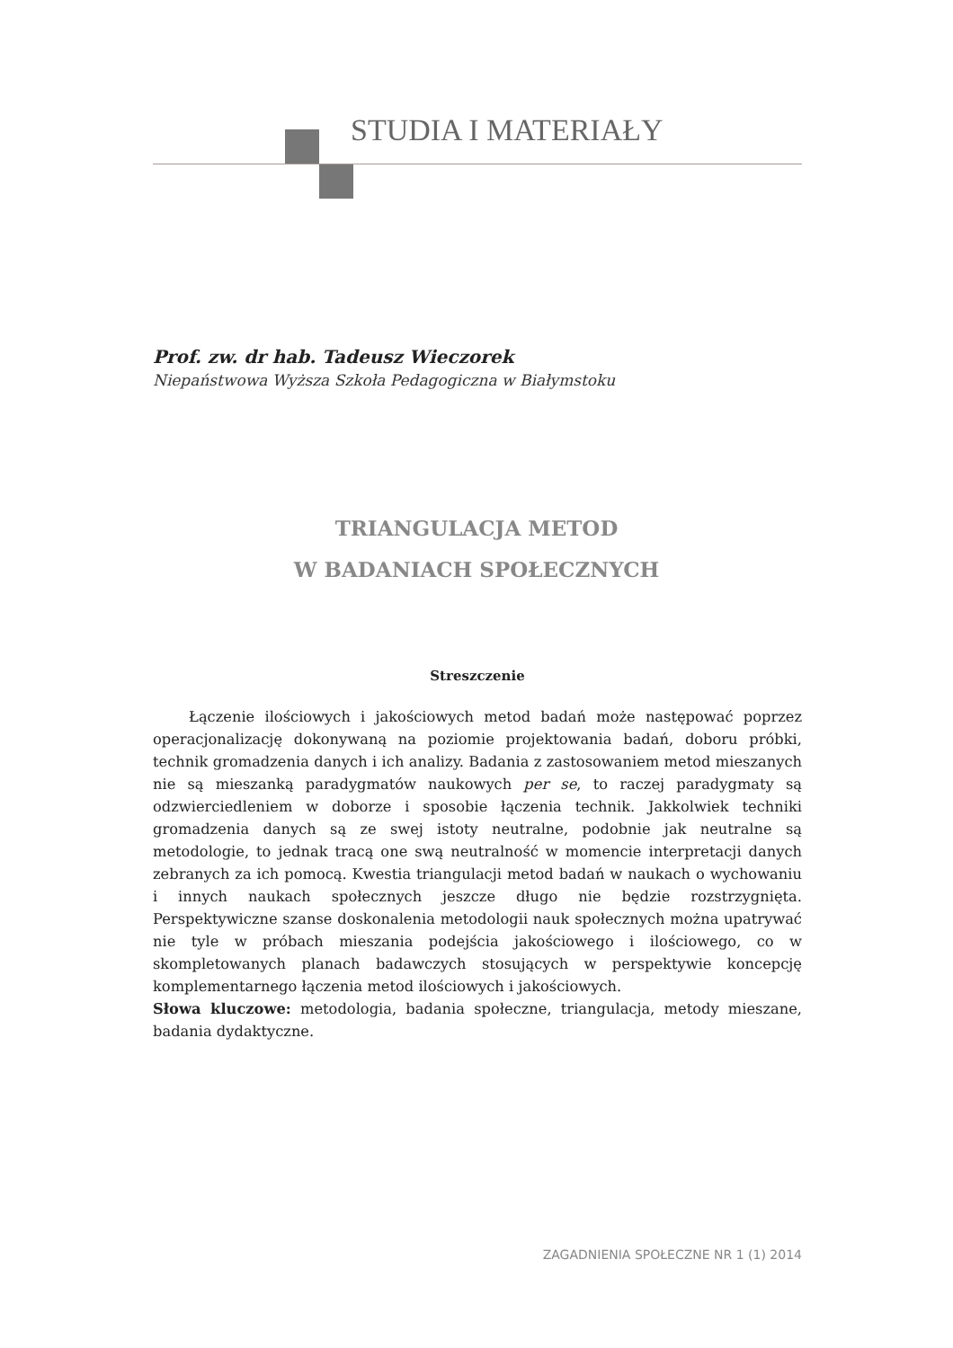STUDIA I MATERIAŁY
Prof. zw. dr hab. Tadeusz Wieczorek
Niepaństwowa Wyższa Szkoła Pedagogiczna w Białymstoku
TRIANGULACJA METOD
W BADANIACH SPOŁECZNYCH
Streszczenie
Łączenie ilościowych i jakościowych metod badań może następować poprzez operacjonalizację dokonywaną na poziomie projektowania badań, doboru próbki, technik gromadzenia danych i ich analizy. Badania z zastosowaniem metod mieszanych nie są mieszanką paradygmatów naukowych per se, to raczej paradygmaty są odzwierciedleniem w doborze i sposobie łączenia technik. Jakkolwiek techniki gromadzenia danych są ze swej istoty neutralne, podobnie jak neutralne są metodologie, to jednak tracą one swą neutralność w momencie interpretacji danych zebranych za ich pomocą. Kwestia triangulacji metod badań w naukach o wychowaniu i innych naukach społecznych jeszcze długo nie będzie rozstrzygnięta. Perspektywiczne szanse doskonalenia metodologii nauk społecznych można upatrywać nie tyle w próbach mieszania podejścia jakościowego i ilościowego, co w skompletowanych planach badawczych stosujących w perspektywie koncepcję komplementarnego łączenia metod ilościowych i jakościowych.
Słowa kluczowe: metodologia, badania społeczne, triangulacja, metody mieszane, badania dydaktyczne.
ZAGADNIENIA SPOŁECZNE NR 1 (1) 2014